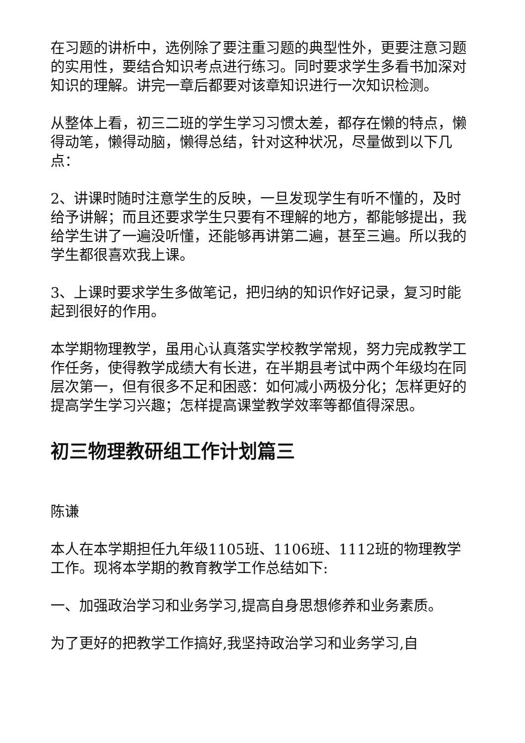在习题的讲析中，选例除了要注重习题的典型性外，更要注意习题的实用性，要结合知识考点进行练习。同时要求学生多看书加深对知识的理解。讲完一章后都要对该章知识进行一次知识检测。
从整体上看，初三二班的学生学习习惯太差，都存在懒的特点，懒得动笔，懒得动脑，懒得总结，针对这种状况，尽量做到以下几点：
2、讲课时随时注意学生的反映，一旦发现学生有听不懂的，及时给予讲解；而且还要求学生只要有不理解的地方，都能够提出，我给学生讲了一遍没听懂，还能够再讲第二遍，甚至三遍。所以我的学生都很喜欢我上课。
3、上课时要求学生多做笔记，把归纳的知识作好记录，复习时能起到很好的作用。
本学期物理教学，虽用心认真落实学校教学常规，努力完成教学工作任务，使得教学成绩大有长进，在半期县考试中两个年级均在同层次第一，但有很多不足和困惑：如何减小两极分化；怎样更好的提高学生学习兴趣；怎样提高课堂教学效率等都值得深思。
初三物理教研组工作计划篇三
陈谦
本人在本学期担任九年级1105班、1106班、1112班的物理教学工作。现将本学期的教育教学工作总结如下:
一、加强政治学习和业务学习,提高自身思想修养和业务素质。
为了更好的把教学工作搞好,我坚持政治学习和业务学习,自